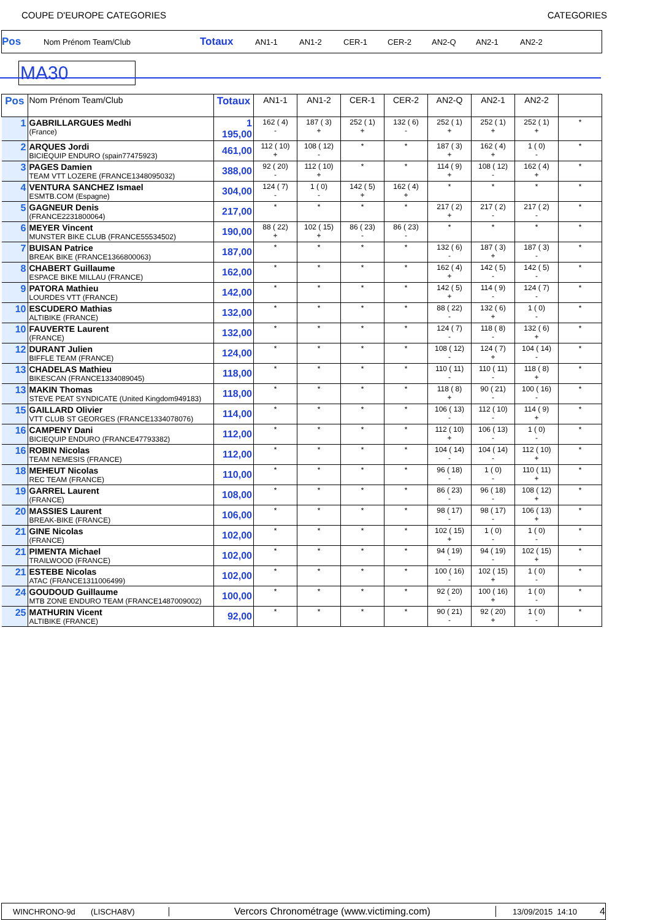COUPE D'EUROPE CATEGORIES CATEGORIES
Pos Nom Prénom Team/Club Totaux AN1-1 AN1-2 CER-1 CER-2 AN2-Q AN2-1 AN2-2
MA30
| Pos | Nom Prénom Team/Club | Totaux | AN1-1 | AN1-2 | CER-1 | CER-2 | AN2-Q | AN2-1 | AN2-2 | |
| --- | --- | --- | --- | --- | --- | --- | --- | --- | --- | --- |
| 1 | GABRILLARGUES Medhi (France) | 1 195,00 | 162 ( 4) - | 187 ( 3) + | 252 ( 1) + | 132 ( 6) - | 252 ( 1) + | 252 ( 1) + | 252 ( 1) + | * |
| 2 | ARQUES Jordi BICIEQUIP ENDURO (spain77475923) | 461,00 | 112 ( 10) + | 108 ( 12) - | * | * | 187 ( 3) + | 162 ( 4) + | 1 ( 0) - | * |
| 3 | PAGES Damien TEAM VTT LOZERE (FRANCE1348095032) | 388,00 | 92 ( 20) - | 112 ( 10) + | * | * | 114 ( 9) + | 108 ( 12) - | 162 ( 4) + | * |
| 4 | VENTURA SANCHEZ Ismael ESMTB.COM (Espagne) | 304,00 | 124 ( 7) - | 1 ( 0) - | 142 ( 5) + | 162 ( 4) + | * | * | * | * |
| 5 | GAGNEUR Denis (FRANCE2231800064) | 217,00 | * | * | * | * | 217 ( 2) + | 217 ( 2) - | 217 ( 2) - | * |
| 6 | MEYER Vincent MUNSTER BIKE CLUB (FRANCE55534502) | 190,00 | 88 ( 22) + | 102 ( 15) + | 86 ( 23) - | 86 ( 23) - | * | * | * | * |
| 7 | BUISAN Patrice BREAK BIKE (FRANCE1366800063) | 187,00 | * | * | * | * | 132 ( 6) - | 187 ( 3) + | 187 ( 3) - | * |
| 8 | CHABERT Guillaume ESPACE BIKE MILLAU (FRANCE) | 162,00 | * | * | * | * | 162 ( 4) + | 142 ( 5) - | 142 ( 5) - | * |
| 9 | PATORA Mathieu LOURDES VTT (FRANCE) | 142,00 | * | * | * | * | 142 ( 5) + | 114 ( 9) - | 124 ( 7) - | * |
| 10 | ESCUDERO Mathias ALTIBIKE (FRANCE) | 132,00 | * | * | * | * | 88 ( 22) - | 132 ( 6) + | 1 ( 0) - | * |
| 10 | FAUVERTE Laurent (FRANCE) | 132,00 | * | * | * | * | 124 ( 7) - | 118 ( 8) - | 132 ( 6) + | * |
| 12 | DURANT Julien BIFFLE TEAM (FRANCE) | 124,00 | * | * | * | * | 108 ( 12) - | 124 ( 7) + | 104 ( 14) - | * |
| 13 | CHADELAS Mathieu BIKESCAN (FRANCE1334089045) | 118,00 | * | * | * | * | 110 ( 11) - | 110 ( 11) - | 118 ( 8) + | * |
| 13 | MAKIN Thomas STEVE PEAT SYNDICATE (United Kingdom949183) | 118,00 | * | * | * | * | 118 ( 8) + | 90 ( 21) - | 100 ( 16) - | * |
| 15 | GAILLARD Olivier VTT CLUB ST GEORGES (FRANCE1334078076) | 114,00 | * | * | * | * | 106 ( 13) - | 112 ( 10) - | 114 ( 9) + | * |
| 16 | CAMPENY Dani BICIEQUIP ENDURO (FRANCE47793382) | 112,00 | * | * | * | * | 112 ( 10) + | 106 ( 13) - | 1 ( 0) - | * |
| 16 | ROBIN Nicolas TEAM NEMESIS (FRANCE) | 112,00 | * | * | * | * | 104 ( 14) - | 104 ( 14) - | 112 ( 10) + | * |
| 18 | MEHEUT Nicolas REC TEAM (FRANCE) | 110,00 | * | * | * | * | 96 ( 18) - | 1 ( 0) - | 110 ( 11) + | * |
| 19 | GARREL Laurent (FRANCE) | 108,00 | * | * | * | * | 86 ( 23) - | 96 ( 18) - | 108 ( 12) + | * |
| 20 | MASSIES Laurent BREAK-BIKE (FRANCE) | 106,00 | * | * | * | * | 98 ( 17) - | 98 ( 17) - | 106 ( 13) + | * |
| 21 | GINE Nicolas (FRANCE) | 102,00 | * | * | * | * | 102 ( 15) + | 1 ( 0) - | 1 ( 0) - | * |
| 21 | PIMENTA Michael TRAILWOOD (FRANCE) | 102,00 | * | * | * | * | 94 ( 19) - | 94 ( 19) - | 102 ( 15) + | * |
| 21 | ESTEBE Nicolas ATAC (FRANCE1311006499) | 102,00 | * | * | * | * | 100 ( 16) - | 102 ( 15) + | 1 ( 0) - | * |
| 24 | GOUDOUD Guillaume MTB ZONE ENDURO TEAM (FRANCE1487009002) | 100,00 | * | * | * | * | 92 ( 20) - | 100 ( 16) + | 1 ( 0) - | * |
| 25 | MATHURIN Vicent ALTIBIKE (FRANCE) | 92,00 | * | * | * | * | 90 ( 21) - | 92 ( 20) + | 1 ( 0) - | * |
WINCHRONO-9d (LISCHA8V) Vercors Chronométrage (www.victiming.com) 13/09/2015 14:10 4